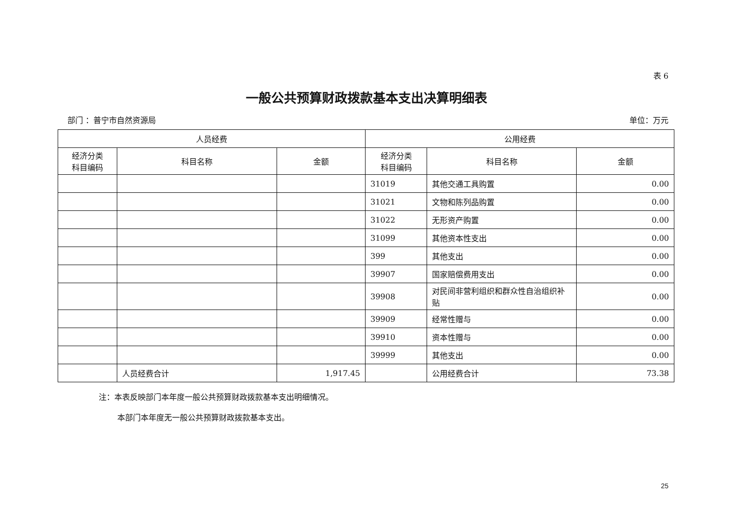表 6
一般公共预算财政拨款基本支出决算明细表
部门 ：普宁市自然资源局 单位：万元
| 人员经费 | | | 公用经费 | | |
| --- | --- | --- | --- | --- | --- |
| 经济分类 科目编码 | 科目名称 | 金额 | 经济分类 科目编码 | 科目名称 | 金额 |
| | | | 31019 | 其他交通工具购置 | 0.00 |
| | | | 31021 | 文物和陈列品购置 | 0.00 |
| | | | 31022 | 无形资产购置 | 0.00 |
| | | | 31099 | 其他资本性支出 | 0.00 |
| | | | 399 | 其他支出 | 0.00 |
| | | | 39907 | 国家赔偿费用支出 | 0.00 |
| | | | 39908 | 对民间非营利组织和群众性自治组织补贴 | 0.00 |
| | | | 39909 | 经常性赠与 | 0.00 |
| | | | 39910 | 资本性赠与 | 0.00 |
| | | | 39999 | 其他支出 | 0.00 |
| | 人员经费合计 | 1,917.45 | | 公用经费合计 | 73.38 |
注：本表反映部门本年度一般公共预算财政拨款基本支出明细情况。
本部门本年度无一般公共预算财政拨款基本支出。
25